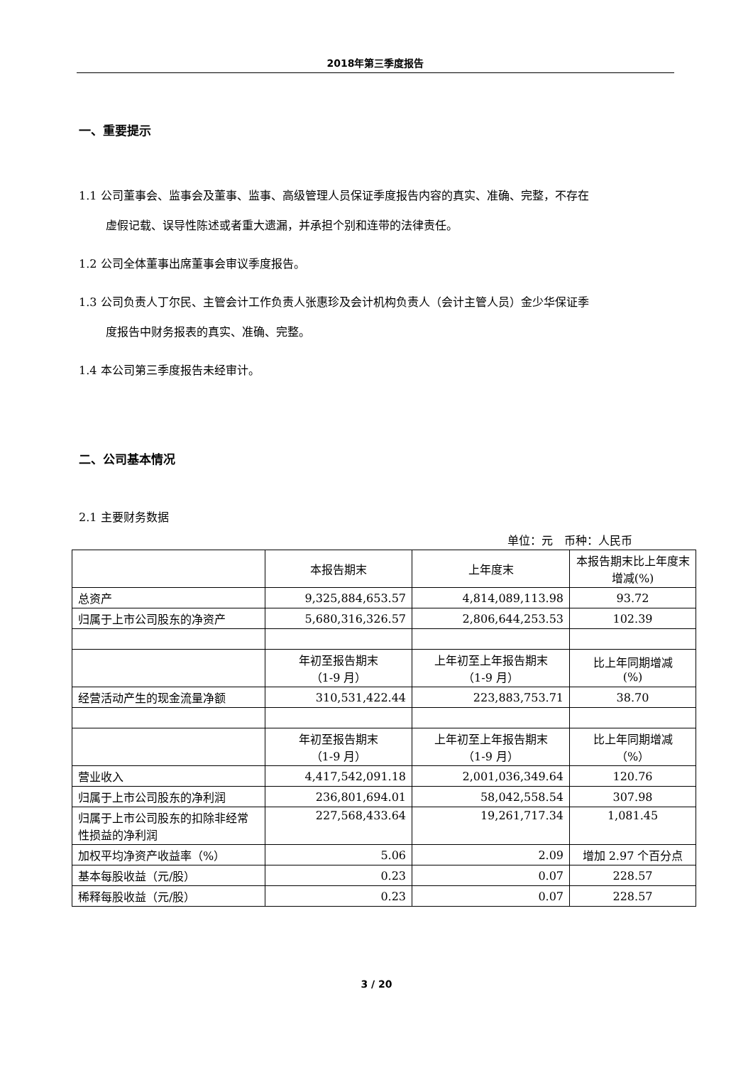2018年第三季度报告
一、重要提示
1.1 公司董事会、监事会及董事、监事、高级管理人员保证季度报告内容的真实、准确、完整，不存在
虚假记载、误导性陈述或者重大遗漏，并承担个别和连带的法律责任。
1.2 公司全体董事出席董事会审议季度报告。
1.3 公司负责人丁尔民、主管会计工作负责人张惠珍及会计机构负责人（会计主管人员）金少华保证季
度报告中财务报表的真实、准确、完整。
1.4 本公司第三季度报告未经审计。
二、公司基本情况
2.1 主要财务数据
单位：元　币种：人民币
| | 本报告期末 | 上年度末 | 本报告期末比上年度末增减(%) |
| 总资产 | 9,325,884,653.57 | 4,814,089,113.98 | 93.72 |
| 归属于上市公司股东的净资产 | 5,680,316,326.57 | 2,806,644,253.53 | 102.39 |
| | 年初至报告期末 （1-9 月） | 上年初至上年报告期末 （1-9 月） | 比上年同期增减 (%) |
| 经营活动产生的现金流量净额 | 310,531,422.44 | 223,883,753.71 | 38.70 |
| | 年初至报告期末 （1-9 月） | 上年初至上年报告期末 （1-9 月） | 比上年同期增减 （%） |
| 营业收入 | 4,417,542,091.18 | 2,001,036,349.64 | 120.76 |
| 归属于上市公司股东的净利润 | 236,801,694.01 | 58,042,558.54 | 307.98 |
| 归属于上市公司股东的扣除非经常性损益的净利润 | 227,568,433.64 | 19,261,717.34 | 1,081.45 |
| 加权平均净资产收益率（%） | 5.06 | 2.09 | 增加 2.97 个百分点 |
| 基本每股收益（元/股） | 0.23 | 0.07 | 228.57 |
| 稀释每股收益（元/股） | 0.23 | 0.07 | 228.57 |
3 / 20